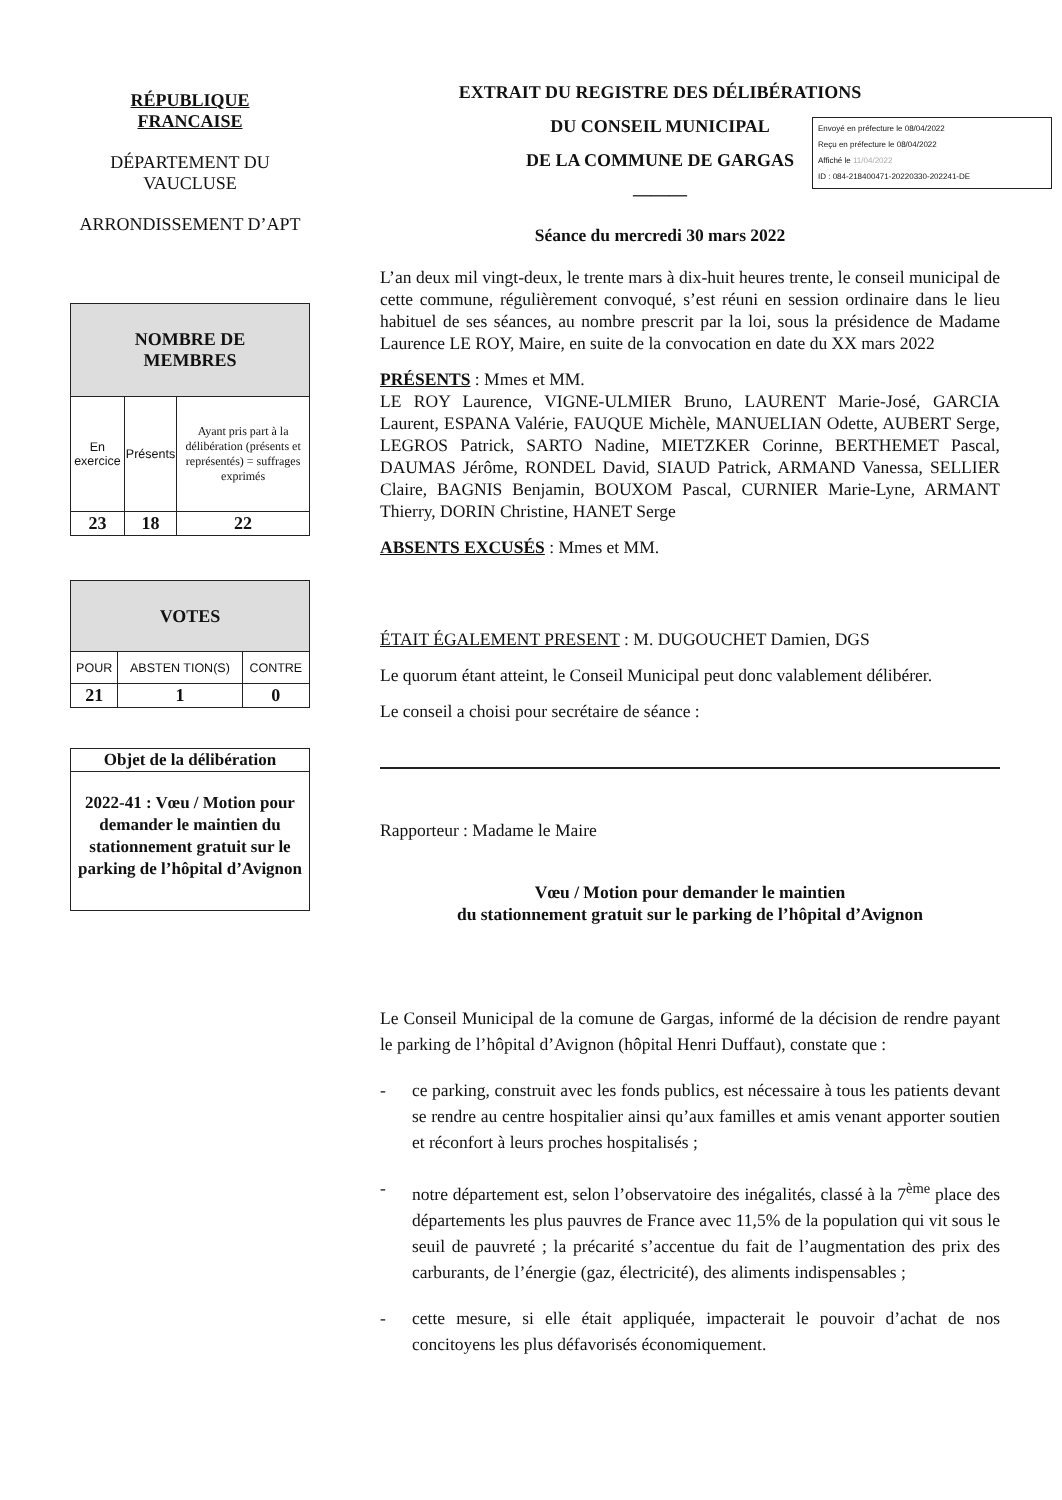RÉPUBLIQUE
FRANCAISE
DÉPARTEMENT DU
VAUCLUSE
ARRONDISSEMENT D’APT
| NOMBRE DE MEMBRES | | |
| --- | --- | --- |
| En exercice | Présents | Ayant pris part à la délibération (présents et représentés) = suffrages exprimés |
| 23 | 18 | 22 |
| VOTES | | |
| --- | --- | --- |
| POUR | ABSTEN TION(S) | CONTRE |
| 21 | 1 | 0 |
| Objet de la délibération |
| --- |
| 2022-41 : Vœu / Motion pour demander le maintien du stationnement gratuit sur le parking de l’hôpital d’Avignon |
EXTRAIT DU REGISTRE DES DÉLIBÉRATIONS
DU CONSEIL MUNICIPAL
DE LA COMMUNE DE GARGAS
———
Séance du mercredi 30 mars 2022
L’an deux mil vingt-deux, le trente mars à dix-huit heures trente, le conseil municipal de cette commune, régulièrement convoqué, s’est réuni en session ordinaire dans le lieu habituel de ses séances, au nombre prescrit par la loi, sous la présidence de Madame Laurence LE ROY, Maire, en suite de la convocation en date du XX mars 2022
PRÉSENTS : Mmes et MM.
LE ROY Laurence, VIGNE-ULMIER Bruno, LAURENT Marie-José, GARCIA Laurent, ESPANA Valérie, FAUQUE Michèle, MANUELIAN Odette, AUBERT Serge, LEGROS Patrick, SARTO Nadine, MIETZKER Corinne, BERTHEMET Pascal, DAUMAS Jérôme, RONDEL David, SIAUD Patrick, ARMAND Vanessa, SELLIER Claire, BAGNIS Benjamin, BOUXOM Pascal, CURNIER Marie-Lyne, ARMANT Thierry, DORIN Christine, HANET Serge
ABSENTS EXCUSÉS : Mmes et MM.
ÉTAIT ÉGALEMENT PRESENT : M. DUGOUCHET Damien, DGS
Le quorum étant atteint, le Conseil Municipal peut donc valablement délibérer.
Le conseil a choisi pour secrétaire de séance :
Rapporteur : Madame le Maire
Vœu / Motion pour demander le maintien
du stationnement gratuit sur le parking de l’hôpital d’Avignon
Le Conseil Municipal de la comune de Gargas, informé de la décision de rendre payant le parking de l’hôpital d’Avignon (hôpital Henri Duffaut), constate que :
- ce parking, construit avec les fonds publics, est nécessaire à tous les patients devant se rendre au centre hospitalier ainsi qu’aux familles et amis venant apporter soutien et réconfort à leurs proches hospitalisés ;
- notre département est, selon l’observatoire des inégalités, classé à la 7<sup>ème</sup> place des départements les plus pauvres de France avec 11,5% de la population qui vit sous le seuil de pauvreté ; la précarité s’accentue du fait de l’augmentation des prix des carburants, de l’énergie (gaz, électricité), des aliments indispensables ;
- cette mesure, si elle était appliquée, impacterait le pouvoir d’achat de nos concitoyens les plus défavorisés économiquement.
Envoyé en préfecture le 08/04/2022
Reçu en préfecture le 08/04/2022
Affiché le 11/04/2022
ID : 084-218400471-20220330-202241-DE